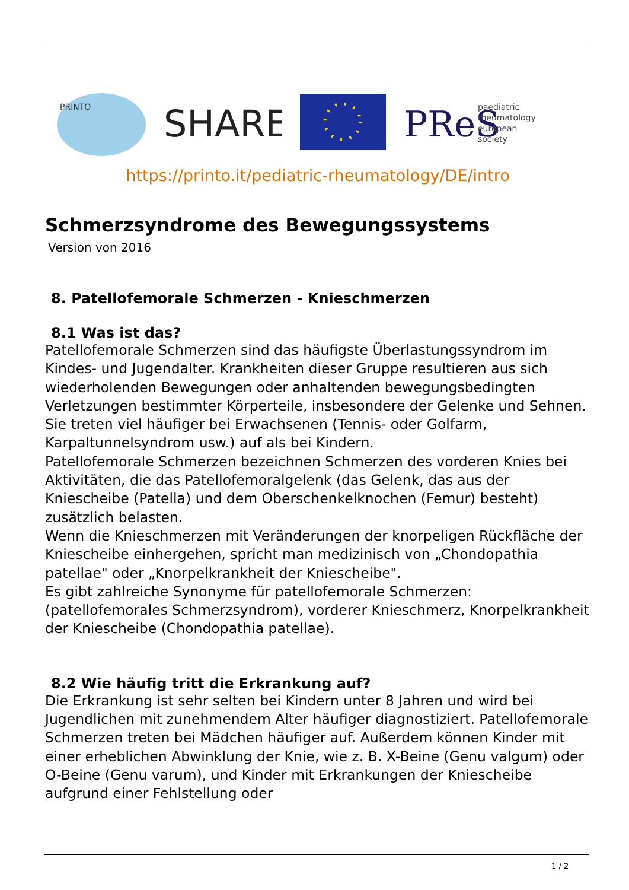PRINTO
SHARE
PReS
paediatric
rheumatology
european
society
https://printo.it/pediatric-rheumatology/DE/intro
Schmerzsyndrome des Bewegungssystems
Version von 2016
8. Patellofemorale Schmerzen - Knieschmerzen
8.1 Was ist das?
Patellofemorale Schmerzen sind das häufigste Überlastungssyndrom im Kindes- und Jugendalter. Krankheiten dieser Gruppe resultieren aus sich wiederholenden Bewegungen oder anhaltenden bewegungsbedingten Verletzungen bestimmter Körperteile, insbesondere der Gelenke und Sehnen. Sie treten viel häufiger bei Erwachsenen (Tennis- oder Golfarm, Karpaltunnelsyndrom usw.) auf als bei Kindern.
Patellofemorale Schmerzen bezeichnen Schmerzen des vorderen Knies bei Aktivitäten, die das Patellofemoralgelenk (das Gelenk, das aus der Kniescheibe (Patella) und dem Oberschenkelknochen (Femur) besteht) zusätzlich belasten.
Wenn die Knieschmerzen mit Veränderungen der knorpeligen Rückfläche der Kniescheibe einhergehen, spricht man medizinisch von „Chondopathia patellae" oder „Knorpelkrankheit der Kniescheibe".
Es gibt zahlreiche Synonyme für patellofemorale Schmerzen:(patellofemorales Schmerzsyndrom), vorderer Knieschmerz, Knorpelkrankheit der Kniescheibe (Chondopathia patellae).
8.2 Wie häufig tritt die Erkrankung auf?
Die Erkrankung ist sehr selten bei Kindern unter 8 Jahren und wird bei Jugendlichen mit zunehmendem Alter häufiger diagnostiziert. Patellofemorale Schmerzen treten bei Mädchen häufiger auf. Außerdem können Kinder mit einer erheblichen Abwinklung der Knie, wie z. B. X-Beine (Genu valgum) oder O-Beine (Genu varum), und Kinder mit Erkrankungen der Kniescheibe aufgrund einer Fehlstellung oder
1 / 2